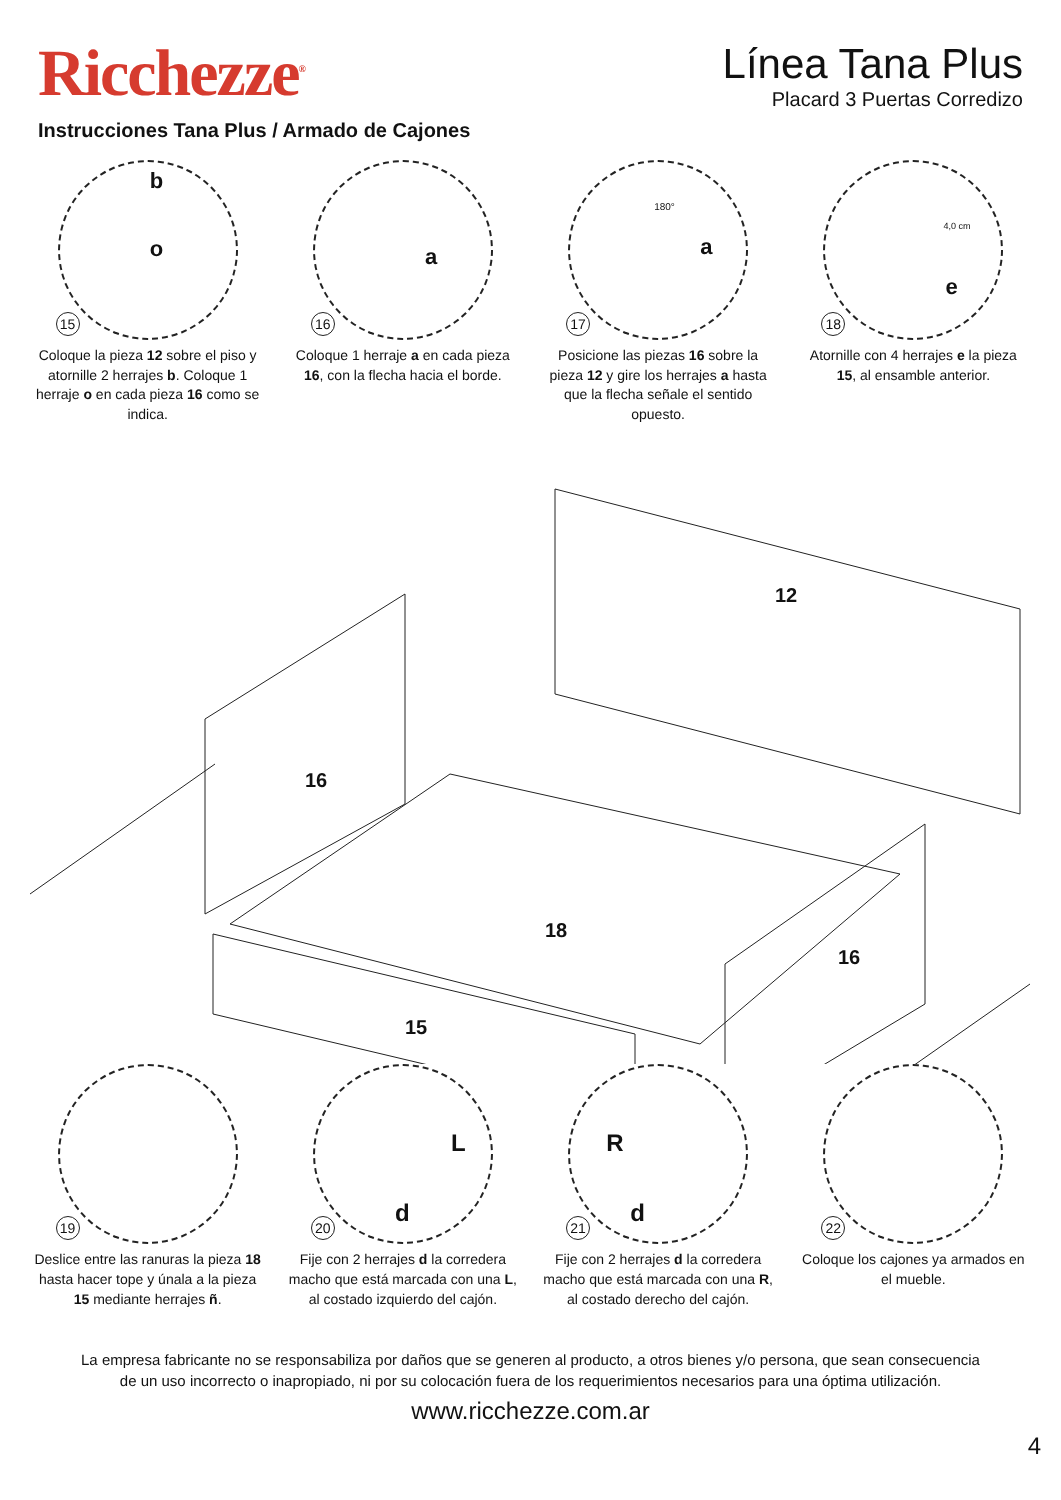Ricchezze<sup>®</sup>
Línea Tana Plus
Placard 3 Puertas Corredizo
Instrucciones Tana Plus / Armado de Cajones
15
b
o
Coloque la pieza 12 sobre el piso y atornille 2 herrajes b. Coloque 1 herraje o en cada pieza 16 como se indica.
16
a
Coloque 1 herraje a en cada pieza 16, con la flecha hacia el borde.
17
180°
a
Posicione las piezas 16 sobre la pieza 12 y gire los herrajes a hasta que la flecha señale el sentido opuesto.
18
4,0 cm
e
Atornille con 4 herrajes e la pieza 15, al ensamble anterior.
12
16
18
15
16
19
Deslice entre las ranuras la pieza 18 hasta hacer tope y únala a la pieza 15 mediante herrajes ñ.
20
L
d
Fije con 2 herrajes d la corredera macho que está marcada con una L, al costado izquierdo del cajón.
21
R
d
Fije con 2 herrajes d la corredera macho que está marcada con una R, al costado derecho del cajón.
22
Coloque los cajones ya armados en el mueble.
La empresa fabricante no se responsabiliza por daños que se generen al producto, a otros bienes y/o persona, que sean consecuencia
de un uso incorrecto o inapropiado, ni por su colocación fuera de los requerimientos necesarios para una óptima utilización.
www.ricchezze.com.ar
4